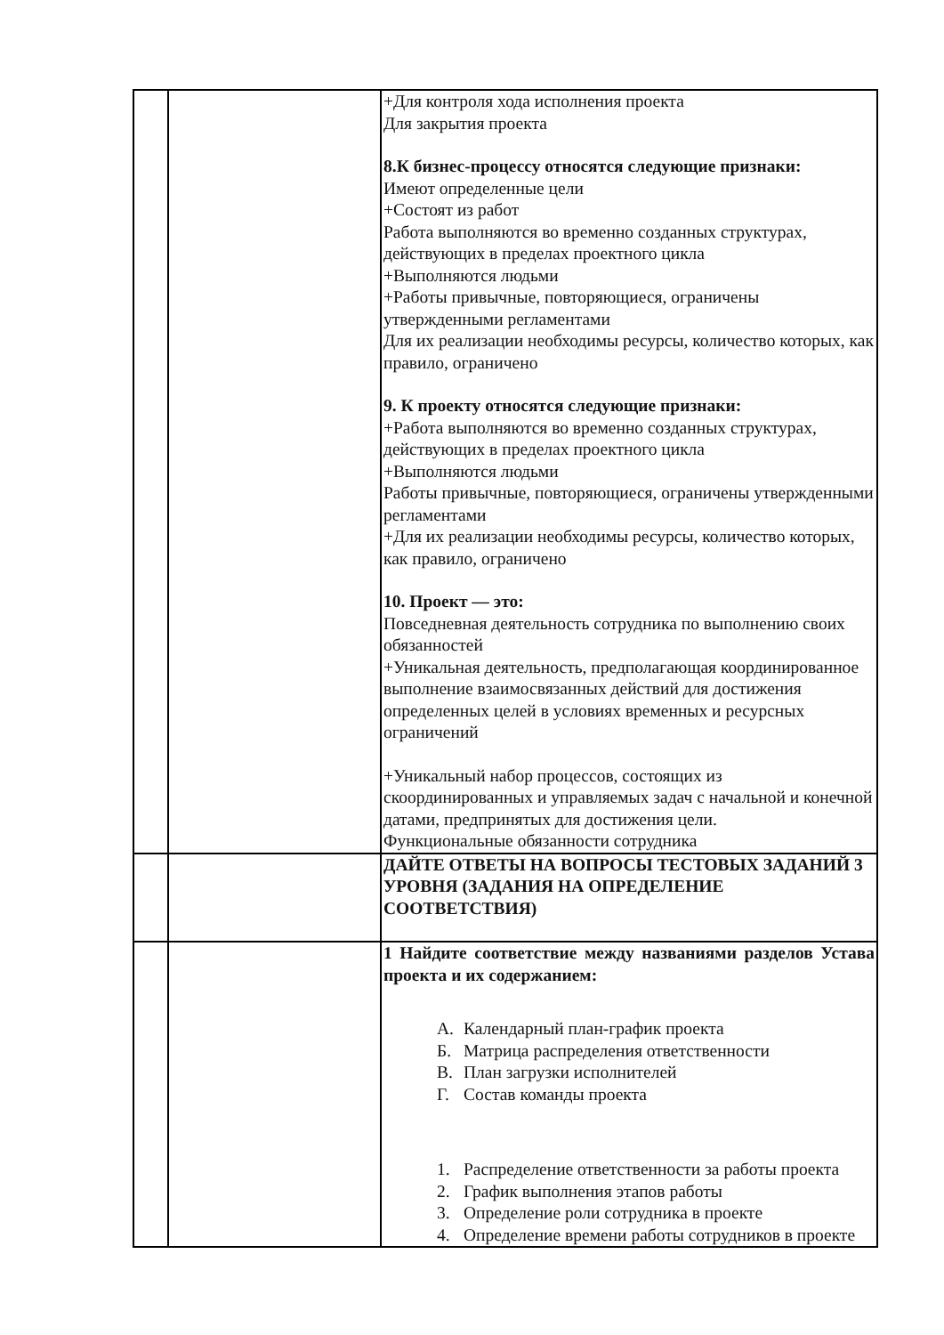| | | +Для контроля хода исполнения проекта Для закрытия проекта 8.К бизнес-процессу относятся следующие признаки: Имеют определенные цели +Состоят из работ Работа выполняются во временно созданных структурах, действующих в пределах проектного цикла +Выполняются людьми +Работы привычные, повторяющиеся, ограничены утвержденными регламентами Для их реализации необходимы ресурсы, количество которых, как правило, ограничено 9. К проекту относятся следующие признаки: +Работа выполняются во временно созданных структурах, действующих в пределах проектного цикла +Выполняются людьми Работы привычные, повторяющиеся, ограничены утвержденными регламентами +Для их реализации необходимы ресурсы, количество которых, как правило, ограничено 10. Проект — это: Повседневная деятельность сотрудника по выполнению своих обязанностей +Уникальная деятельность, предполагающая координированное выполнение взаимосвязанных действий для достижения определенных целей в условиях временных и ресурсных ограничений +Уникальный набор процессов, состоящих из скоординированных и управляемых задач с начальной и конечной датами, предпринятых для достижения цели. Функциональные обязанности сотрудника |
| | | ДАЙТЕ ОТВЕТЫ НА ВОПРОСЫ ТЕСТОВЫХ ЗАДАНИЙ 3 УРОВНЯ (ЗАДАНИЯ НА ОПРЕДЕЛЕНИЕ СООТВЕТСТВИЯ) |
| | | 1 Найдите соответствие между названиями разделов Устава проекта и их содержанием: А. Календарный план-график проекта Б. Матрица распределения ответственности В. План загрузки исполнителей Г. Состав команды проекта 1. Распределение ответственности за работы проекта 2. График выполнения этапов работы 3. Определение роли сотрудника в проекте 4. Определение времени работы сотрудников в проекте |